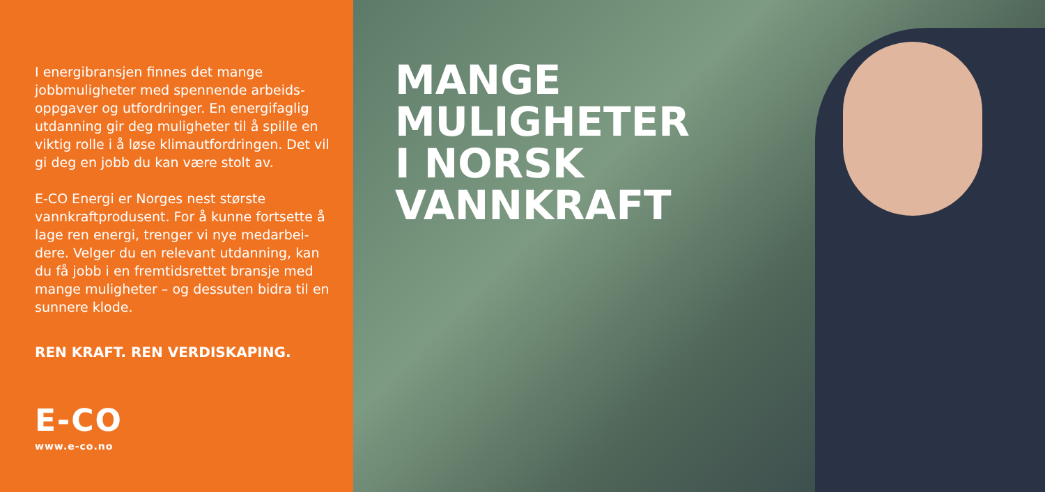I energibransjen finnes det mange jobbmuligheter med spennende arbeids­oppgaver og utfordringer. En energifaglig utdanning gir deg muligheter til å spille en viktig rolle i å løse klimautfordringen. Det vil gi deg en jobb du kan være stolt av.
E-CO Energi er Norges nest største vannkraftprodusent. For å kunne fortsette å lage ren energi, trenger vi nye medarbei­dere. Velger du en relevant utdanning, kan du få jobb i en fremtidsrettet bransje med mange muligheter – og dessuten bidra til en sunnere klode.
REN KRAFT. REN VERDISKAPING.
E-CO
www.e-co.no
MANGE
MULIGHETER
I NORSK
VANNKRAFT